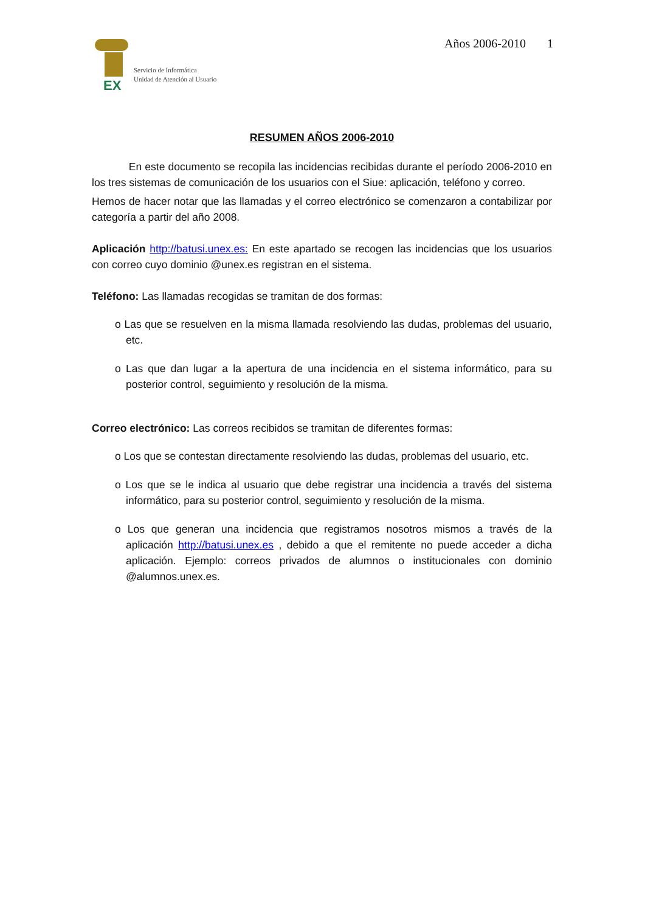EX
Servicio de Informática
Unidad de Atención al Usuario
Años 2006-2010 1
RESUMEN AÑOS 2006-2010
En este documento se recopila las incidencias recibidas durante el período 2006-2010 en los tres sistemas de comunicación de los usuarios con el Siue: aplicación, teléfono y correo.
Hemos de hacer notar que las llamadas y el correo electrónico se comenzaron a contabilizar por categoría a partir del año 2008.
Aplicación http://batusi.unex.es: En este apartado se recogen las incidencias que los usuarios con correo cuyo dominio @unex.es registran en el sistema.
Teléfono: Las llamadas recogidas se tramitan de dos formas:
o Las que se resuelven en la misma llamada resolviendo las dudas, problemas del usuario, etc.
o Las que dan lugar a la apertura de una incidencia en el sistema informático, para su posterior control, seguimiento y resolución de la misma.
Correo electrónico: Las correos recibidos se tramitan de diferentes formas:
o Los que se contestan directamente resolviendo las dudas, problemas del usuario, etc.
o Los que se le indica al usuario que debe registrar una incidencia a través del sistema informático, para su posterior control, seguimiento y resolución de la misma.
o Los que generan una incidencia que registramos nosotros mismos a través de la aplicación http://batusi.unex.es , debido a que el remitente no puede acceder a dicha aplicación. Ejemplo: correos privados de alumnos o institucionales con dominio @alumnos.unex.es.